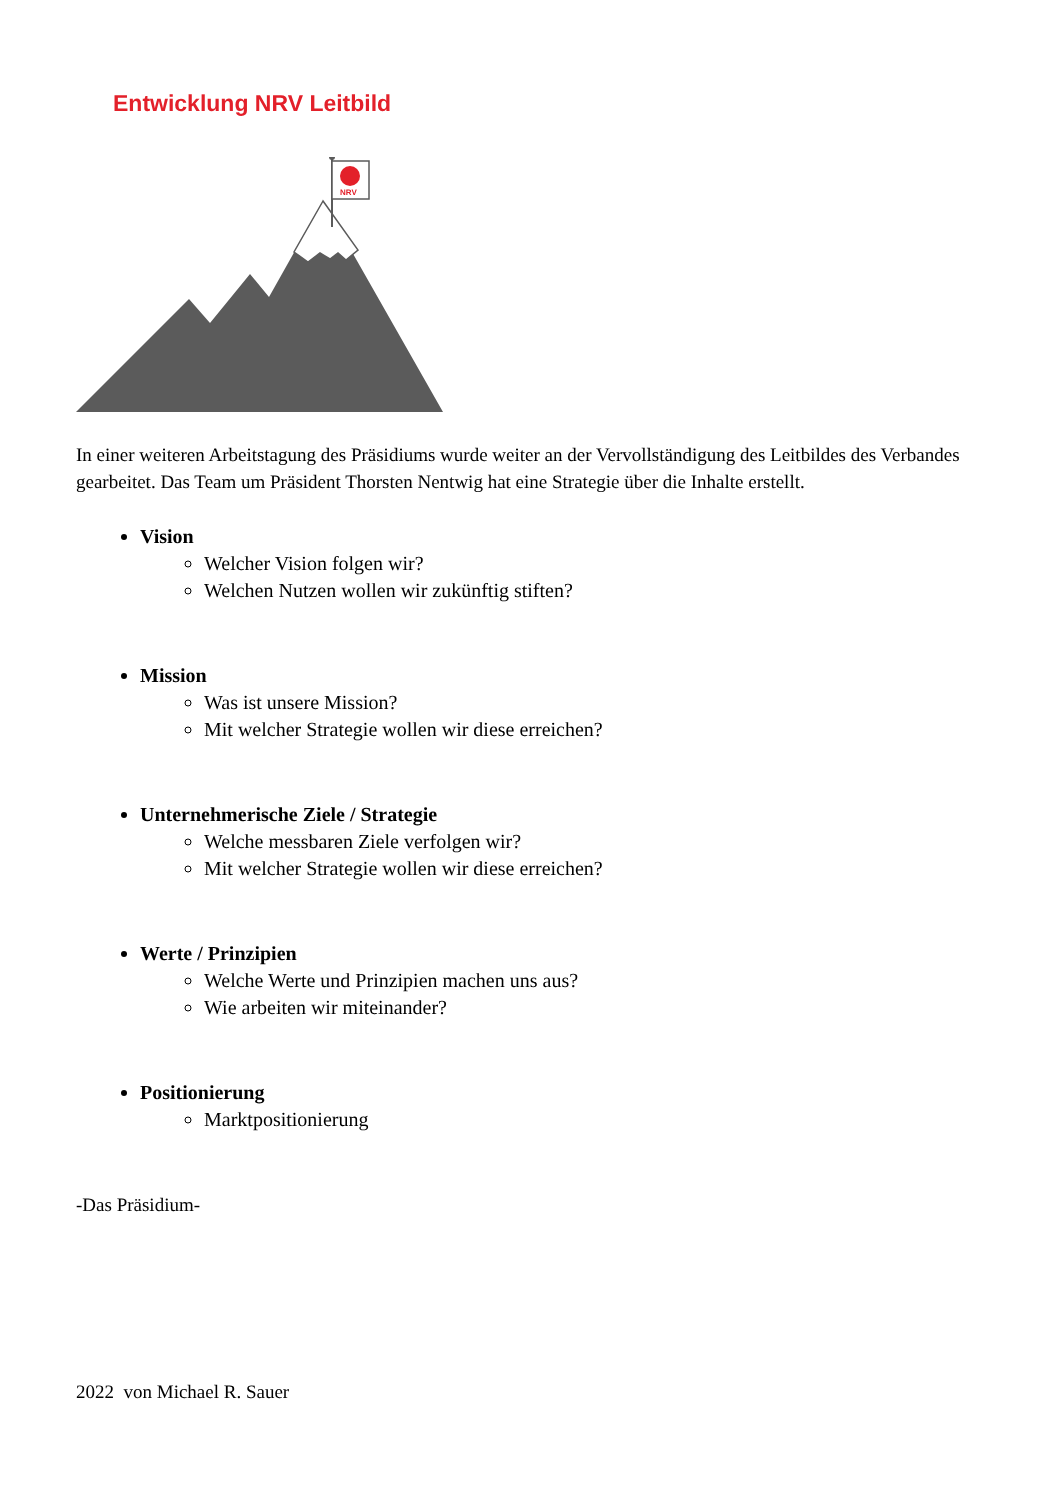Entwicklung NRV Leitbild
NRV
In einer weiteren Arbeitstagung des Präsidiums wurde weiter an der Vervollständigung des Leitbildes des Verbandes gearbeitet. Das Team um Präsident Thorsten Nentwig hat eine Strategie über die Inhalte erstellt.
Vision
Welcher Vision folgen wir?
Welchen Nutzen wollen wir zukünftig stiften?
Mission
Was ist unsere Mission?
Mit welcher Strategie wollen wir diese erreichen?
Unternehmerische Ziele / Strategie
Welche messbaren Ziele verfolgen wir?
Mit welcher Strategie wollen wir diese erreichen?
Werte / Prinzipien
Welche Werte und Prinzipien machen uns aus?
Wie arbeiten wir miteinander?
Positionierung
Marktpositionierung
-Das Präsidium-
2022 von Michael R. Sauer